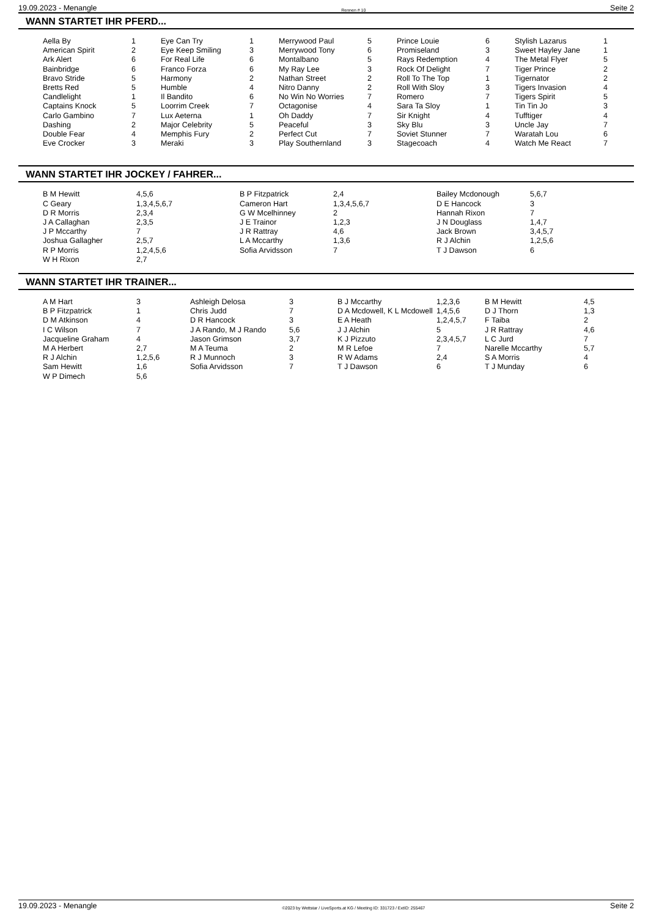19.09.2023 - Menangle Rennen # 10 Seite 2
WANN STARTET IHR PFERD...
| Aella By American Spirit Ark Alert Bainbridge Bravo Stride Bretts Red Candlelight Captains Knock Carlo Gambino Dashing Double Fear Eve Crocker | 1 2 6 6 5 5 1 5 7 2 4 3 | Eye Can Try Eye Keep Smiling For Real Life Franco Forza Harmony Humble Il Bandito Loorrim Creek Lux Aeterna Major Celebrity Memphis Fury Meraki | 1 3 6 6 2 4 6 7 1 5 2 3 | Merrywood Paul Merrywood Tony Montalbano My Ray Lee Nathan Street Nitro Danny No Win No Worries Octagonise Oh Daddy Peaceful Perfect Cut Play Southernland | 5 6 5 3 2 2 7 4 7 3 7 3 | Prince Louie Promiseland Rays Redemption Rock Of Delight Roll To The Top Roll With Sloy Romero Sara Ta Sloy Sir Knight Sky Blu Soviet Stunner Stagecoach | 6 3 4 7 1 3 7 1 4 3 7 4 | Stylish Lazarus Sweet Hayley Jane The Metal Flyer Tiger Prince Tigernator Tigers Invasion Tigers Spirit Tin Tin Jo Tufftiger Uncle Jay Waratah Lou Watch Me React | 1 1 5 2 2 4 5 3 4 7 6 7 |
WANN STARTET IHR JOCKEY / FAHRER...
| B M Hewitt C Geary D R Morris J A Callaghan J P Mccarthy Joshua Gallagher R P Morris W H Rixon | 4,5,6 1,3,4,5,6,7 2,3,4 2,3,5 7 2,5,7 1,2,4,5,6 2,7 | B P Fitzpatrick Cameron Hart G W Mcelhinney J E Trainor J R Rattray L A Mccarthy Sofia Arvidsson | 2,4 1,3,4,5,6,7 2 1,2,3 4,6 1,3,6 7 | Bailey Mcdonough D E Hancock Hannah Rixon J N Douglass Jack Brown R J Alchin T J Dawson | 5,6,7 3 7 1,4,7 3,4,5,7 1,2,5,6 6 |
WANN STARTET IHR TRAINER...
| A M Hart B P Fitzpatrick D M Atkinson I C Wilson Jacqueline Graham M A Herbert R J Alchin Sam Hewitt W P Dimech | 3 1 4 7 4 2,7 1,2,5,6 1,6 5,6 | Ashleigh Delosa Chris Judd D R Hancock J A Rando, M J Rando Jason Grimson M A Teuma R J Munnoch Sofia Arvidsson | 3 7 3 5,6 3,7 2 3 7 | B J Mccarthy D A Mcdowell, K L Mcdowell E A Heath J J Alchin K J Pizzuto M R Lefoe R W Adams T J Dawson | 1,2,3,6 1,4,5,6 1,2,4,5,7 5 2,3,4,5,7 7 2,4 6 | B M Hewitt D J Thorn F Taiba J R Rattray L C Jurd Narelle Mccarthy S A Morris T J Munday | 4,5 1,3 2 4,6 7 5,7 4 6 |
19.09.2023 - Menangle ©2023 by Wettstar / LiveSports.at KG / Meeting ID: 331723 / ExtID: 255467 Seite 2